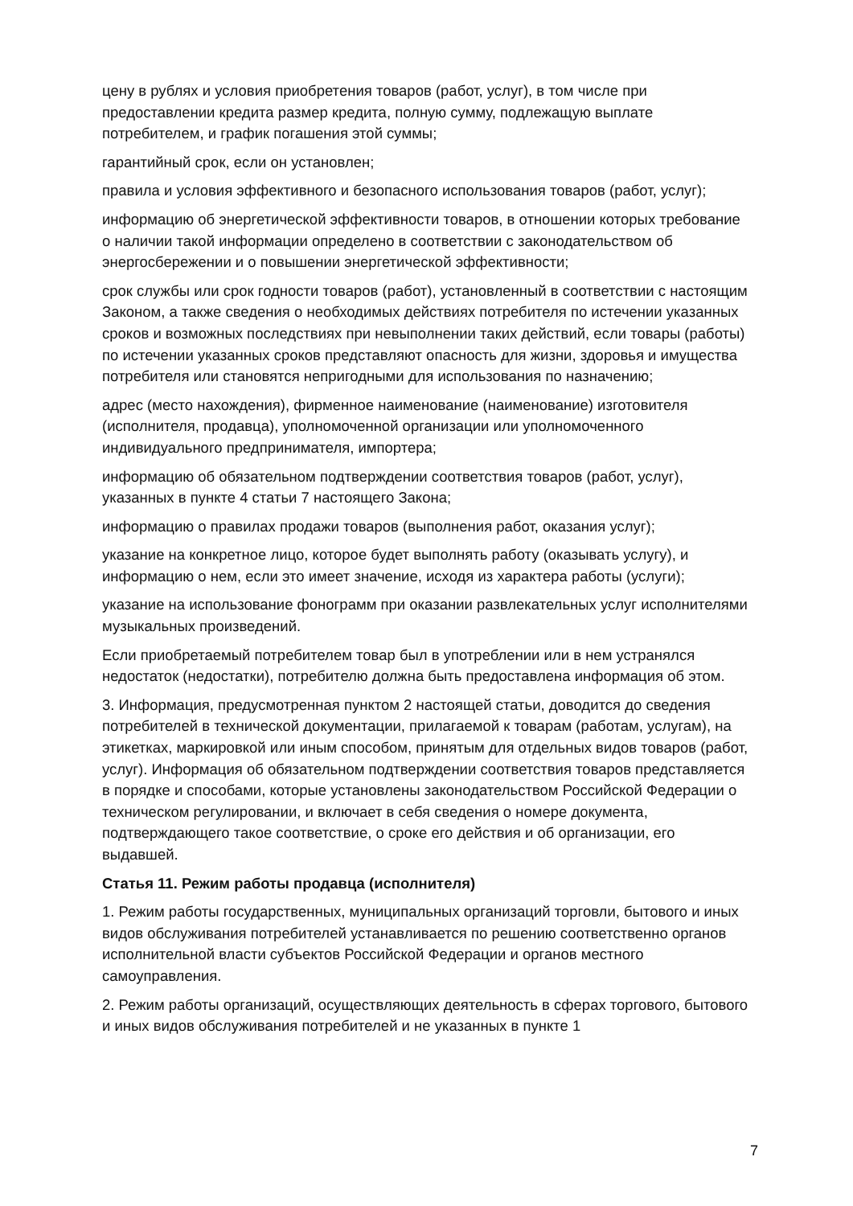цену в рублях и условия приобретения товаров (работ, услуг), в том числе при предоставлении кредита размер кредита, полную сумму, подлежащую выплате потребителем, и график погашения этой суммы;
гарантийный срок, если он установлен;
правила и условия эффективного и безопасного использования товаров (работ, услуг);
информацию об энергетической эффективности товаров, в отношении которых требование о наличии такой информации определено в соответствии с законодательством об энергосбережении и о повышении энергетической эффективности;
срок службы или срок годности товаров (работ), установленный в соответствии с настоящим Законом, а также сведения о необходимых действиях потребителя по истечении указанных сроков и возможных последствиях при невыполнении таких действий, если товары (работы) по истечении указанных сроков представляют опасность для жизни, здоровья и имущества потребителя или становятся непригодными для использования по назначению;
адрес (место нахождения), фирменное наименование (наименование) изготовителя (исполнителя, продавца), уполномоченной организации или уполномоченного индивидуального предпринимателя, импортера;
информацию об обязательном подтверждении соответствия товаров (работ, услуг), указанных в пункте 4 статьи 7 настоящего Закона;
информацию о правилах продажи товаров (выполнения работ, оказания услуг);
указание на конкретное лицо, которое будет выполнять работу (оказывать услугу), и информацию о нем, если это имеет значение, исходя из характера работы (услуги);
указание на использование фонограмм при оказании развлекательных услуг исполнителями музыкальных произведений.
Если приобретаемый потребителем товар был в употреблении или в нем устранялся недостаток (недостатки), потребителю должна быть предоставлена информация об этом.
3. Информация, предусмотренная пунктом 2 настоящей статьи, доводится до сведения потребителей в технической документации, прилагаемой к товарам (работам, услугам), на этикетках, маркировкой или иным способом, принятым для отдельных видов товаров (работ, услуг). Информация об обязательном подтверждении соответствия товаров представляется в порядке и способами, которые установлены законодательством Российской Федерации о техническом регулировании, и включает в себя сведения о номере документа, подтверждающего такое соответствие, о сроке его действия и об организации, его выдавшей.
Статья 11. Режим работы продавца (исполнителя)
1. Режим работы государственных, муниципальных организаций торговли, бытового и иных видов обслуживания потребителей устанавливается по решению соответственно органов исполнительной власти субъектов Российской Федерации и органов местного самоуправления.
2. Режим работы организаций, осуществляющих деятельность в сферах торгового, бытового и иных видов обслуживания потребителей и не указанных в пункте 1
7